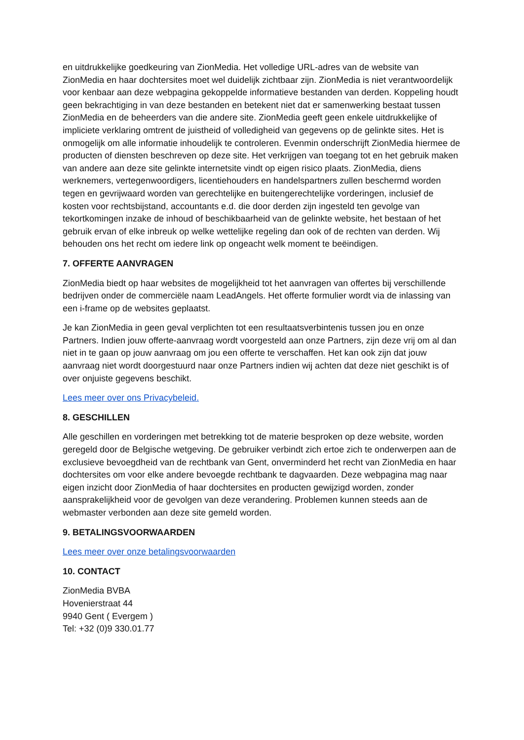en uitdrukkelijke goedkeuring van ZionMedia. Het volledige URL-adres van de website van ZionMedia en haar dochtersites moet wel duidelijk zichtbaar zijn. ZionMedia is niet verantwoordelijk voor kenbaar aan deze webpagina gekoppelde informatieve bestanden van derden. Koppeling houdt geen bekrachtiging in van deze bestanden en betekent niet dat er samenwerking bestaat tussen ZionMedia en de beheerders van die andere site. ZionMedia geeft geen enkele uitdrukkelijke of impliciete verklaring omtrent de juistheid of volledigheid van gegevens op de gelinkte sites. Het is onmogelijk om alle informatie inhoudelijk te controleren. Evenmin onderschrijft ZionMedia hiermee de producten of diensten beschreven op deze site. Het verkrijgen van toegang tot en het gebruik maken van andere aan deze site gelinkte internetsite vindt op eigen risico plaats. ZionMedia, diens werknemers, vertegenwoordigers, licentiehouders en handelspartners zullen beschermd worden tegen en gevrijwaard worden van gerechtelijke en buitengerechtelijke vorderingen, inclusief de kosten voor rechtsbijstand, accountants e.d. die door derden zijn ingesteld ten gevolge van tekortkomingen inzake de inhoud of beschikbaarheid van de gelinkte website, het bestaan of het gebruik ervan of elke inbreuk op welke wettelijke regeling dan ook of de rechten van derden. Wij behouden ons het recht om iedere link op ongeacht welk moment te beëindigen.
7. OFFERTE AANVRAGEN
ZionMedia biedt op haar websites de mogelijkheid tot het aanvragen van offertes bij verschillende bedrijven onder de commerciële naam LeadAngels. Het offerte formulier wordt via de inlassing van een i-frame op de websites geplaatst.
Je kan ZionMedia in geen geval verplichten tot een resultaatsverbintenis tussen jou en onze Partners. Indien jouw offerte-aanvraag wordt voorgesteld aan onze Partners, zijn deze vrij om al dan niet in te gaan op jouw aanvraag om jou een offerte te verschaffen. Het kan ook zijn dat jouw aanvraag niet wordt doorgestuurd naar onze Partners indien wij achten dat deze niet geschikt is of over onjuiste gegevens beschikt.
Lees meer over ons Privacybeleid.
8. GESCHILLEN
Alle geschillen en vorderingen met betrekking tot de materie besproken op deze website, worden geregeld door de Belgische wetgeving. De gebruiker verbindt zich ertoe zich te onderwerpen aan de exclusieve bevoegdheid van de rechtbank van Gent, onverminderd het recht van ZionMedia en haar dochtersites om voor elke andere bevoegde rechtbank te dagvaarden. Deze webpagina mag naar eigen inzicht door ZionMedia of haar dochtersites en producten gewijzigd worden, zonder aansprakelijkheid voor de gevolgen van deze verandering. Problemen kunnen steeds aan de webmaster verbonden aan deze site gemeld worden.
9. BETALINGSVOORWAARDEN
Lees meer over onze betalingsvoorwaarden
10. CONTACT
ZionMedia BVBA
Hovenierstraat 44
9940 Gent ( Evergem )
Tel: +32 (0)9 330.01.77